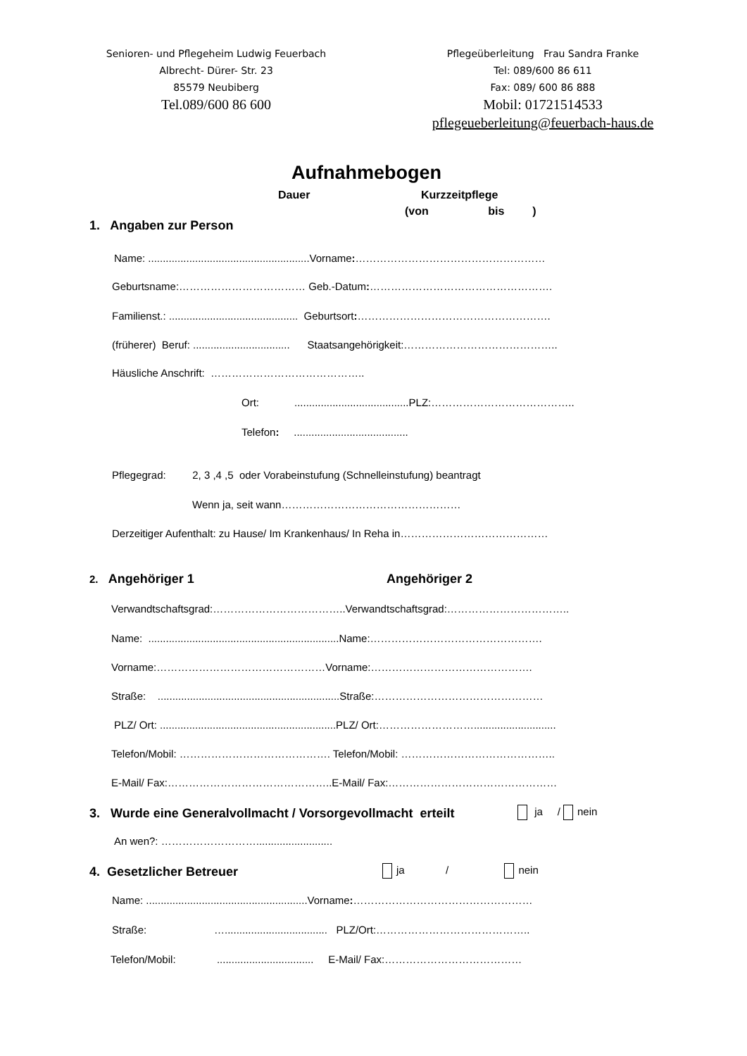Senioren- und Pflegeheim Ludwig Feuerbach
Albrecht- Dürer- Str. 23
85579 Neubiberg
Tel.089/600 86 600
Pflegeüberleitung Frau Sandra Franke
Tel: 089/600 86 611
Fax: 089/ 600 86 888
Mobil: 01721514533
pflegeueberleitung@feuerbach-haus.de
Aufnahmebogen
Dauer Kurzzeitpflege
(von bis )
1. Angaben zur Person
Name: .......................................................Vorname:………………………………………………
Geburtsname:……………………………… Geb.-Datum:…………………………………………….
Familienst.: ............................................ Geburtsort:……………………………………………….
(früherer) Beruf: ................................. Staatsangehörigkeit:……………………………………..
Häusliche Anschrift: ……………………………………..
Ort: .......................................PLZ:…………………………………..
Telefon: .......................................
Pflegegrad: 2, 3 ,4 ,5 oder Vorabeinstufung (Schnelleinstufung) beantragt
Wenn ja, seit wann……………………………………………
Derzeitiger Aufenthalt: zu Hause/ Im Krankenhaus/ In Reha in……………………………………
2. Angehöriger 1 Angehöriger 2
Verwandtschaftsgrad:………………………………..Verwandtschaftsgrad:……………………………..
Name: .................................................................Name:………………………………………….
Vorname:…………………………………………Vorname:……………………………………….
Straße: ..............................................................Straße:…………………………………………
PLZ/ Ort: ............................................................PLZ/ Ort:………………………............................
Telefon/Mobil: ……………………………………. Telefon/Mobil: ……………………………………..
E-Mail/ Fax:………………………………………..E-Mail/ Fax:…………………………………………
3. Wurde eine Generalvollmacht / Vorsorgevollmacht erteilt ja / nein
An wen?: ………………………..........................
4. Gesetzlicher Betreuer ja / nein
Name: .......................................................Vorname:……………………………………………
Straße: …................................... PLZ/Ort:……………………………………..
Telefon/Mobil: ................................. E-Mail/ Fax:…………………………………